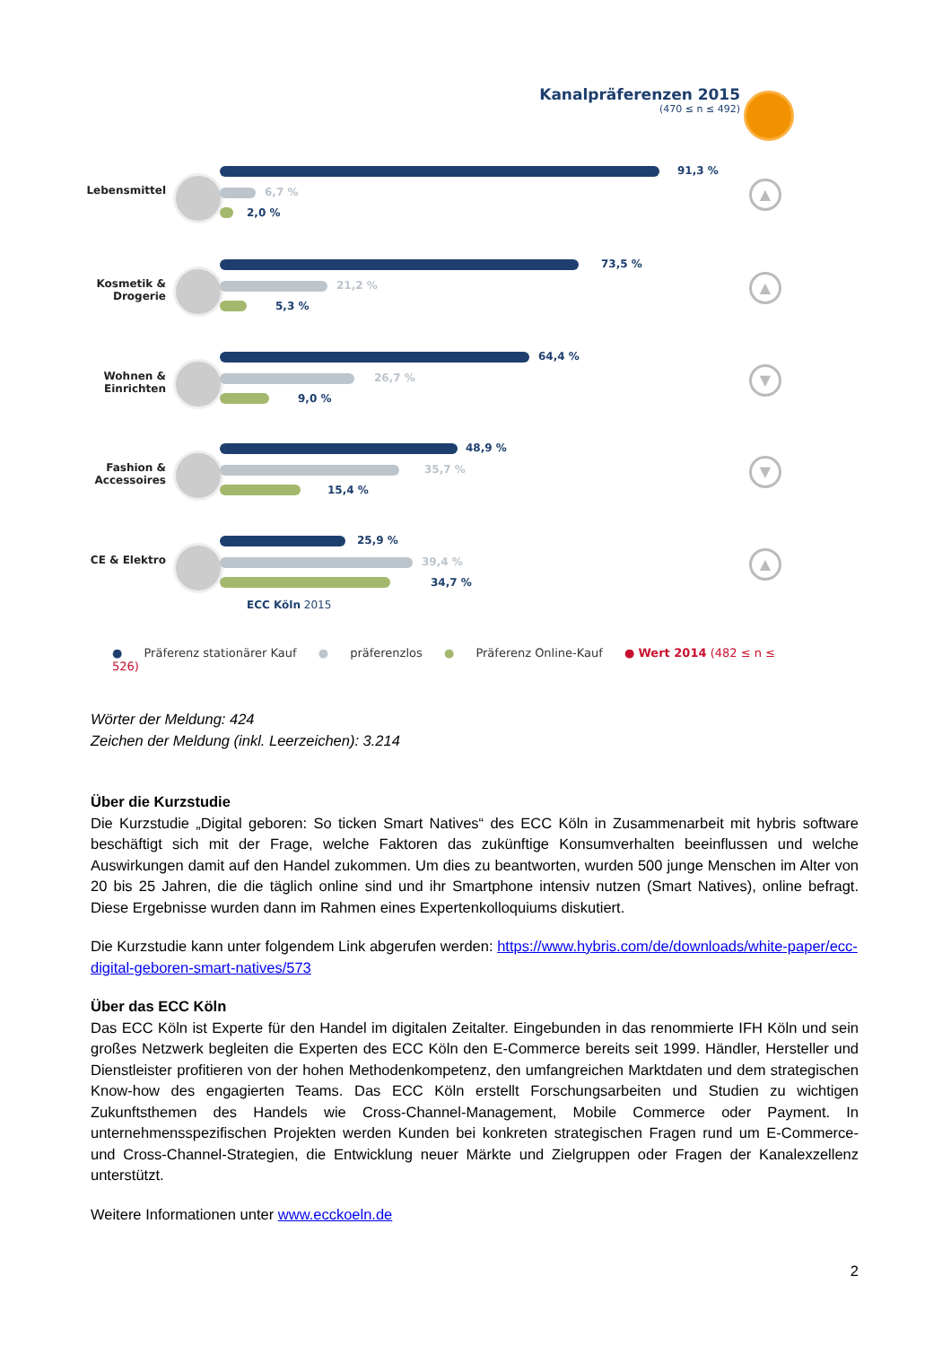Kanalpräferenzen 2015
(470 ≤ n ≤ 492)
Lebensmittel
91,3 %
6,7 %
2,0 %
▲
Kosmetik &
Drogerie
73,5 %
21,2 %
5,3 %
▲
Wohnen &
Einrichten
64,4 %
26,7 %
9,0 %
▼
Fashion &
Accessoires
48,9 %
35,7 %
15,4 %
▼
CE & Elektro
25,9 %
39,4 %
34,7 %
▲
ECC Köln 2015
● Präferenz stationärer Kauf ● präferenzlos ● Präferenz Online-Kauf ● Wert 2014 (482 ≤ n ≤ 526)
Wörter der Meldung: 424
Zeichen der Meldung (inkl. Leerzeichen): 3.214
Über die Kurzstudie
Die Kurzstudie „Digital geboren: So ticken Smart Natives“ des ECC Köln in Zusammenarbeit mit hybris software beschäftigt sich mit der Frage, welche Faktoren das zukünftige Konsumverhalten beeinflussen und welche Auswirkungen damit auf den Handel zukommen. Um dies zu beantworten, wurden 500 junge Menschen im Alter von 20 bis 25 Jahren, die die täglich online sind und ihr Smartphone intensiv nutzen (Smart Natives), online befragt. Diese Ergebnisse wurden dann im Rahmen eines Expertenkolloquiums diskutiert.
Die Kurzstudie kann unter folgendem Link abgerufen werden: https://www.hybris.com/de/downloads/white-paper/ecc-digital-geboren-smart-natives/573
Über das ECC Köln
Das ECC Köln ist Experte für den Handel im digitalen Zeitalter. Eingebunden in das renommierte IFH Köln und sein großes Netzwerk begleiten die Experten des ECC Köln den E-Commerce bereits seit 1999. Händler, Hersteller und Dienstleister profitieren von der hohen Methodenkompetenz, den umfangreichen Marktdaten und dem strategischen Know-how des engagierten Teams. Das ECC Köln erstellt Forschungsarbeiten und Studien zu wichtigen Zukunftsthemen des Handels wie Cross-Channel-Management, Mobile Commerce oder Payment. In unternehmensspezifischen Projekten werden Kunden bei konkreten strategischen Fragen rund um E-Commerce- und Cross-Channel-Strategien, die Entwicklung neuer Märkte und Zielgruppen oder Fragen der Kanalexzellenz unterstützt.
Weitere Informationen unter www.ecckoeln.de
2